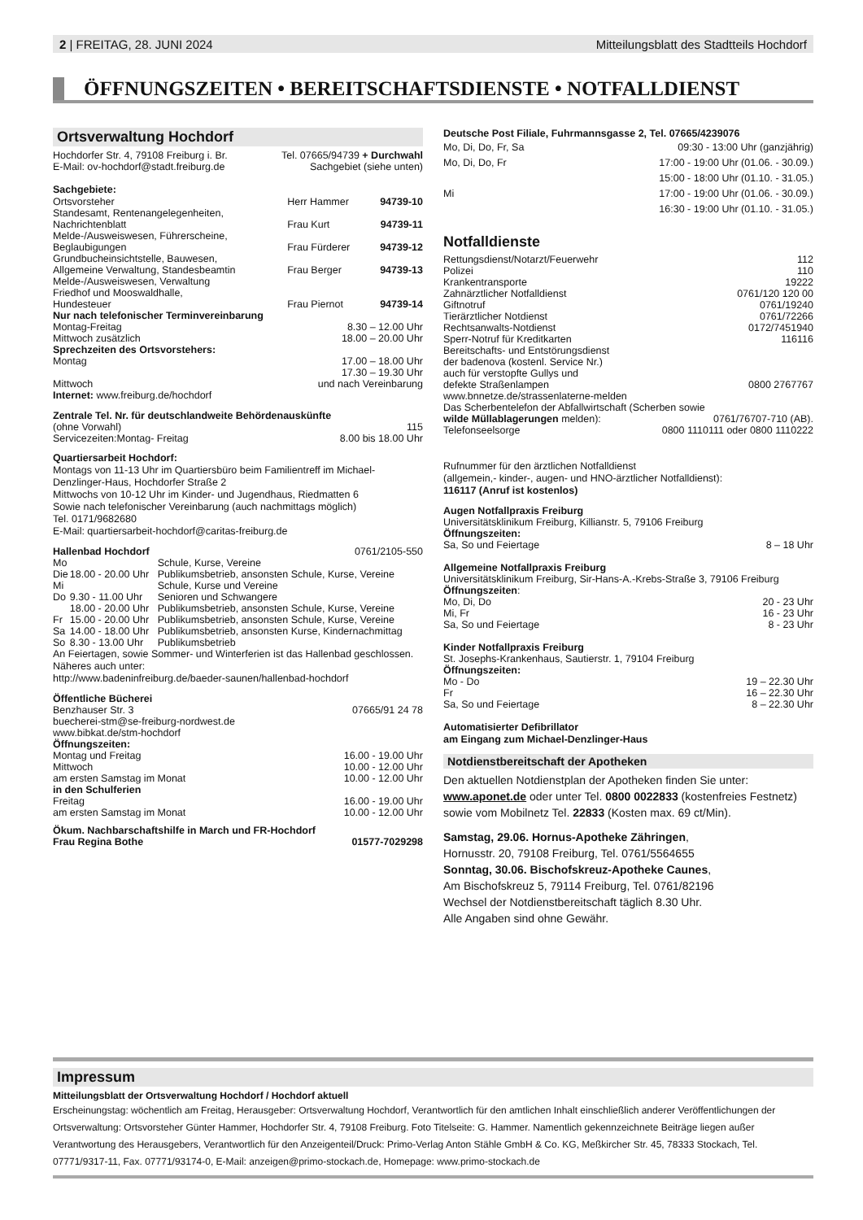2 | FREITAG, 28. JUNI 2024 Mitteilungsblatt des Stadtteils Hochdorf
ÖFFNUNGSZEITEN • BEREITSCHAFTSDIENSTE • NOTFALLDIENST
Ortsverwaltung Hochdorf
| Hochdorfer Str. 4, 79108 Freiburg i. Br. | Tel. 07665/94739 + Durchwahl |
| E-Mail: ov-hochdorf@stadt.freiburg.de | Sachgebiet (siehe unten) |
Sachgebiete:
| Ortsvorsteher | Herr Hammer | 94739-10 |
| Standesamt, Rentenangelegenheiten, Nachrichtenblatt | Frau Kurt | 94739-11 |
| Melde-/Ausweiswesen, Führerscheine, Beglaubigungen | Frau Fürderer | 94739-12 |
| Grundbucheinsichtstelle, Bauwesen, Allgemeine Verwaltung, Standesbeamtin | Frau Berger | 94739-13 |
| Melde-/Ausweiswesen, Verwaltung Friedhof und Mooswaldhalle, Hundesteuer | Frau Piernot | 94739-14 |
| Nur nach telefonischer Terminvereinbarung | |
| Montag-Freitag | 8.30 – 12.00 Uhr |
| Mittwoch zusätzlich | 18.00 – 20.00 Uhr |
| Sprechzeiten des Ortsvorstehers: | |
| Montag | 17.00 – 18.00 Uhr |
| Mittwoch | 17.30 – 19.30 Uhr und nach Vereinbarung |
Internet: www.freiburg.de/hochdorf
| Zentrale Tel. Nr. für deutschlandweite Behördenauskünfte | |
| (ohne Vorwahl) | 115 |
| Servicezeiten:Montag- Freitag | 8.00 bis 18.00 Uhr |
Quartiersarbeit Hochdorf:
Montags von 11-13 Uhr im Quartiersbüro beim Familientreff im Michael-Denzlinger-Haus, Hochdorfer Straße 2
Mittwochs von 10-12 Uhr im Kinder- und Jugendhaus, Riedmatten 6
Sowie nach telefonischer Vereinbarung (auch nachmittags möglich)
Tel. 0171/9682680
E-Mail: quartiersarbeit-hochdorf@caritas-freiburg.de
| Hallenbad Hochdorf | | 0761/2105-550 |
| Mo | | Schule, Kurse, Vereine |
| Die | 18.00 - 20.00 Uhr | Publikumsbetrieb, ansonsten Schule, Kurse, Vereine |
| Mi | | Schule, Kurse und Vereine |
| Do | 9.30 - 11.00 Uhr | Senioren und Schwangere |
| | 18.00 - 20.00 Uhr | Publikumsbetrieb, ansonsten Schule, Kurse, Vereine |
| Fr | 15.00 - 20.00 Uhr | Publikumsbetrieb, ansonsten Schule, Kurse, Vereine |
| Sa | 14.00 - 18.00 Uhr | Publikumsbetrieb, ansonsten Kurse, Kindernachmittag |
| So | 8.30 - 13.00 Uhr | Publikumsbetrieb |
An Feiertagen, sowie Sommer- und Winterferien ist das Hallenbad geschlossen. Näheres auch unter:
http://www.badeninfreiburg.de/baeder-saunen/hallenbad-hochdorf
| Öffentliche Bücherei | |
| Benzhauser Str. 3 | 07665/91 24 78 |
| buecherei-stm@se-freiburg-nordwest.de www.bibkat.de/stm-hochdorf | |
| Öffnungszeiten: | |
| Montag und Freitag | 16.00 - 19.00 Uhr |
| Mittwoch | 10.00 - 12.00 Uhr |
| am ersten Samstag im Monat | 10.00 - 12.00 Uhr |
| in den Schulferien | |
| Freitag | 16.00 - 19.00 Uhr |
| am ersten Samstag im Monat | 10.00 - 12.00 Uhr |
| Ökum. Nachbarschaftshilfe in March und FR-Hochdorf | |
| Frau Regina Bothe | 01577-7029298 |
Deutsche Post Filiale, Fuhrmannsgasse 2, Tel. 07665/4239076
| Mo, Di, Do, Fr, Sa | 09:30 - 13:00 Uhr (ganzjährig) |
| Mo, Di, Do, Fr | 17:00 - 19:00 Uhr (01.06. - 30.09.) |
| | 15:00 - 18:00 Uhr (01.10. - 31.05.) |
| Mi | 17:00 - 19:00 Uhr (01.06. - 30.09.) |
| | 16:30 - 19:00 Uhr (01.10. - 31.05.) |
Notfalldienste
| Rettungsdienst/Notarzt/Feuerwehr | 112 |
| Polizei | 110 |
| Krankentransporte | 19222 |
| Zahnärztlicher Notfalldienst | 0761/120 120 00 |
| Giftnotruf | 0761/19240 |
| Tierärztlicher Notdienst | 0761/72266 |
| Rechtsanwalts-Notdienst | 0172/7451940 |
| Sperr-Notruf für Kreditkarten | 116116 |
| Bereitschafts- und Entstörungsdienst der badenova (kostenl. Service Nr.) auch für verstopfte Gullys und defekte Straßenlampen | 0800 2767767 |
| www.bnnetze.de/strassenlaterne-melden | |
| Das Scherbentelefon der Abfallwirtschaft (Scherben sowie | |
| wilde Müllablagerungen melden): | 0761/76707-710 (AB). |
| Telefonseelsorge | 0800 1110111 oder 0800 1110222 |
Rufnummer für den ärztlichen Notfalldienst
(allgemein,- kinder-, augen- und HNO-ärztlicher Notfalldienst):
116117 (Anruf ist kostenlos)
| Augen Notfallpraxis Freiburg | |
| Universitätsklinikum Freiburg, Killianstr. 5, 79106 Freiburg Öffnungszeiten: | |
| Sa, So und Feiertage | 8 – 18 Uhr |
| Allgemeine Notfallpraxis Freiburg | |
| Universitätsklinikum Freiburg, Sir-Hans-A.-Krebs-Straße 3, 79106 Freiburg Öffnungszeiten : | |
| Mo, Di, Do | 20 - 23 Uhr |
| Mi, Fr | 16 - 23 Uhr |
| Sa, So und Feiertage | 8 - 23 Uhr |
| Kinder Notfallpraxis Freiburg | |
| St. Josephs-Krankenhaus, Sautierstr. 1, 79104 Freiburg Öffnungszeiten: | |
| Mo - Do | 19 – 22.30 Uhr |
| Fr | 16 – 22.30 Uhr |
| Sa, So und Feiertage | 8 – 22.30 Uhr |
Automatisierter Defibrillator
am Eingang zum Michael-Denzlinger-Haus
Notdienstbereitschaft der Apotheken
Den aktuellen Notdienstplan der Apotheken finden Sie unter: www.aponet.de oder unter Tel. 0800 0022833 (kostenfreies Festnetz) sowie vom Mobilnetz Tel. 22833 (Kosten max. 69 ct/Min).
Samstag, 29.06. Hornus-Apotheke Zähringen,
Hornusstr. 20, 79108 Freiburg, Tel. 0761/5564655
Sonntag, 30.06. Bischofskreuz-Apotheke Caunes,
Am Bischofskreuz 5, 79114 Freiburg, Tel. 0761/82196
Wechsel der Notdienstbereitschaft täglich 8.30 Uhr.
Alle Angaben sind ohne Gewähr.
Impressum
Mitteilungsblatt der Ortsverwaltung Hochdorf / Hochdorf aktuell
Erscheinungstag: wöchentlich am Freitag, Herausgeber: Ortsverwaltung Hochdorf, Verantwortlich für den amtlichen Inhalt einschließlich anderer Veröffentlichungen der Ortsverwaltung: Ortsvorsteher Günter Hammer, Hochdorfer Str. 4, 79108 Freiburg. Foto Titelseite: G. Hammer. Namentlich gekennzeichnete Beiträge liegen außer Verantwortung des Herausgebers, Verantwortlich für den Anzeigenteil/Druck: Primo-Verlag Anton Stähle GmbH & Co. KG, Meßkircher Str. 45, 78333 Stockach, Tel. 07771/9317-11, Fax. 07771/93174-0, E-Mail: anzeigen@primo-stockach.de, Homepage: www.primo-stockach.de